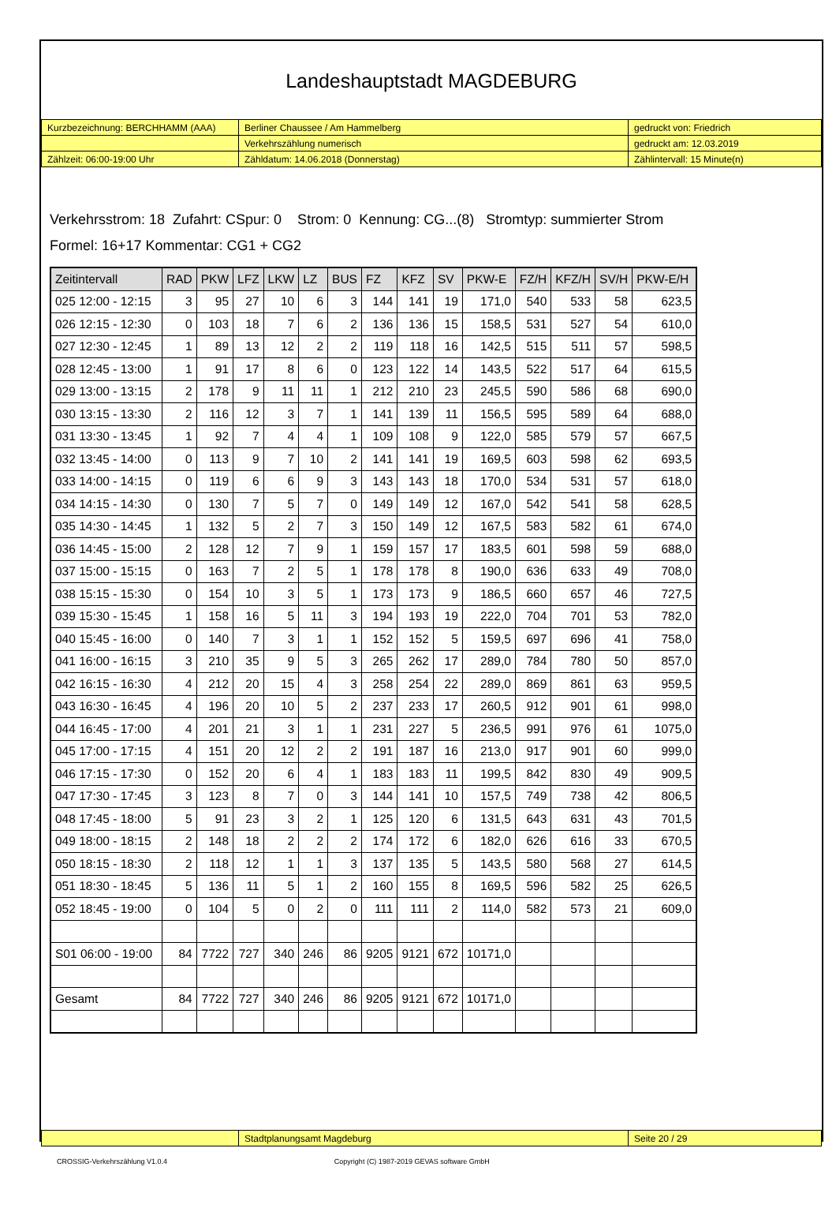Landeshauptstadt MAGDEBURG
| Kurzbezeichnung: BERCHHAMM (AAA) | Berliner Chaussee / Am Hammelberg | gedruckt von: Friedrich |
| | Verkehrszählung numerisch | gedruckt am: 12.03.2019 |
| Zählzeit: 06:00-19:00 Uhr | Zähldatum: 14.06.2018 (Donnerstag) | Zählintervall: 15 Minute(n) |
Verkehrsstrom: 18 Zufahrt: CSpur: 0 Strom: 0 Kennung: CG...(8) Stromtyp: summierter Strom
Formel: 16+17 Kommentar: CG1 + CG2
| Zeitintervall | RAD | PKW | LFZ | LKW | LZ | BUS | FZ | KFZ | SV | PKW-E | FZ/H | KFZ/H | SV/H | PKW-E/H |
| --- | --- | --- | --- | --- | --- | --- | --- | --- | --- | --- | --- | --- | --- | --- |
| 025 12:00 - 12:15 | 3 | 95 | 27 | 10 | 6 | 3 | 144 | 141 | 19 | 171,0 | 540 | 533 | 58 | 623,5 |
| 026 12:15 - 12:30 | 0 | 103 | 18 | 7 | 6 | 2 | 136 | 136 | 15 | 158,5 | 531 | 527 | 54 | 610,0 |
| 027 12:30 - 12:45 | 1 | 89 | 13 | 12 | 2 | 2 | 119 | 118 | 16 | 142,5 | 515 | 511 | 57 | 598,5 |
| 028 12:45 - 13:00 | 1 | 91 | 17 | 8 | 6 | 0 | 123 | 122 | 14 | 143,5 | 522 | 517 | 64 | 615,5 |
| 029 13:00 - 13:15 | 2 | 178 | 9 | 11 | 11 | 1 | 212 | 210 | 23 | 245,5 | 590 | 586 | 68 | 690,0 |
| 030 13:15 - 13:30 | 2 | 116 | 12 | 3 | 7 | 1 | 141 | 139 | 11 | 156,5 | 595 | 589 | 64 | 688,0 |
| 031 13:30 - 13:45 | 1 | 92 | 7 | 4 | 4 | 1 | 109 | 108 | 9 | 122,0 | 585 | 579 | 57 | 667,5 |
| 032 13:45 - 14:00 | 0 | 113 | 9 | 7 | 10 | 2 | 141 | 141 | 19 | 169,5 | 603 | 598 | 62 | 693,5 |
| 033 14:00 - 14:15 | 0 | 119 | 6 | 6 | 9 | 3 | 143 | 143 | 18 | 170,0 | 534 | 531 | 57 | 618,0 |
| 034 14:15 - 14:30 | 0 | 130 | 7 | 5 | 7 | 0 | 149 | 149 | 12 | 167,0 | 542 | 541 | 58 | 628,5 |
| 035 14:30 - 14:45 | 1 | 132 | 5 | 2 | 7 | 3 | 150 | 149 | 12 | 167,5 | 583 | 582 | 61 | 674,0 |
| 036 14:45 - 15:00 | 2 | 128 | 12 | 7 | 9 | 1 | 159 | 157 | 17 | 183,5 | 601 | 598 | 59 | 688,0 |
| 037 15:00 - 15:15 | 0 | 163 | 7 | 2 | 5 | 1 | 178 | 178 | 8 | 190,0 | 636 | 633 | 49 | 708,0 |
| 038 15:15 - 15:30 | 0 | 154 | 10 | 3 | 5 | 1 | 173 | 173 | 9 | 186,5 | 660 | 657 | 46 | 727,5 |
| 039 15:30 - 15:45 | 1 | 158 | 16 | 5 | 11 | 3 | 194 | 193 | 19 | 222,0 | 704 | 701 | 53 | 782,0 |
| 040 15:45 - 16:00 | 0 | 140 | 7 | 3 | 1 | 1 | 152 | 152 | 5 | 159,5 | 697 | 696 | 41 | 758,0 |
| 041 16:00 - 16:15 | 3 | 210 | 35 | 9 | 5 | 3 | 265 | 262 | 17 | 289,0 | 784 | 780 | 50 | 857,0 |
| 042 16:15 - 16:30 | 4 | 212 | 20 | 15 | 4 | 3 | 258 | 254 | 22 | 289,0 | 869 | 861 | 63 | 959,5 |
| 043 16:30 - 16:45 | 4 | 196 | 20 | 10 | 5 | 2 | 237 | 233 | 17 | 260,5 | 912 | 901 | 61 | 998,0 |
| 044 16:45 - 17:00 | 4 | 201 | 21 | 3 | 1 | 1 | 231 | 227 | 5 | 236,5 | 991 | 976 | 61 | 1075,0 |
| 045 17:00 - 17:15 | 4 | 151 | 20 | 12 | 2 | 2 | 191 | 187 | 16 | 213,0 | 917 | 901 | 60 | 999,0 |
| 046 17:15 - 17:30 | 0 | 152 | 20 | 6 | 4 | 1 | 183 | 183 | 11 | 199,5 | 842 | 830 | 49 | 909,5 |
| 047 17:30 - 17:45 | 3 | 123 | 8 | 7 | 0 | 3 | 144 | 141 | 10 | 157,5 | 749 | 738 | 42 | 806,5 |
| 048 17:45 - 18:00 | 5 | 91 | 23 | 3 | 2 | 1 | 125 | 120 | 6 | 131,5 | 643 | 631 | 43 | 701,5 |
| 049 18:00 - 18:15 | 2 | 148 | 18 | 2 | 2 | 2 | 174 | 172 | 6 | 182,0 | 626 | 616 | 33 | 670,5 |
| 050 18:15 - 18:30 | 2 | 118 | 12 | 1 | 1 | 3 | 137 | 135 | 5 | 143,5 | 580 | 568 | 27 | 614,5 |
| 051 18:30 - 18:45 | 5 | 136 | 11 | 5 | 1 | 2 | 160 | 155 | 8 | 169,5 | 596 | 582 | 25 | 626,5 |
| 052 18:45 - 19:00 | 0 | 104 | 5 | 0 | 2 | 0 | 111 | 111 | 2 | 114,0 | 582 | 573 | 21 | 609,0 |
| S01 06:00 - 19:00 | 84 | 7722 | 727 | 340 | 246 | 86 | 9205 | 9121 | 672 | 10171,0 | | | | |
| Gesamt | 84 | 7722 | 727 | 340 | 246 | 86 | 9205 | 9121 | 672 | 10171,0 | | | | |
| | Stadtplanungsamt Magdeburg | Seite 20 / 29 |
CROSSIG-Verkehrszählung V1.0.4 Copyright (C) 1987-2019 GEVAS software GmbH